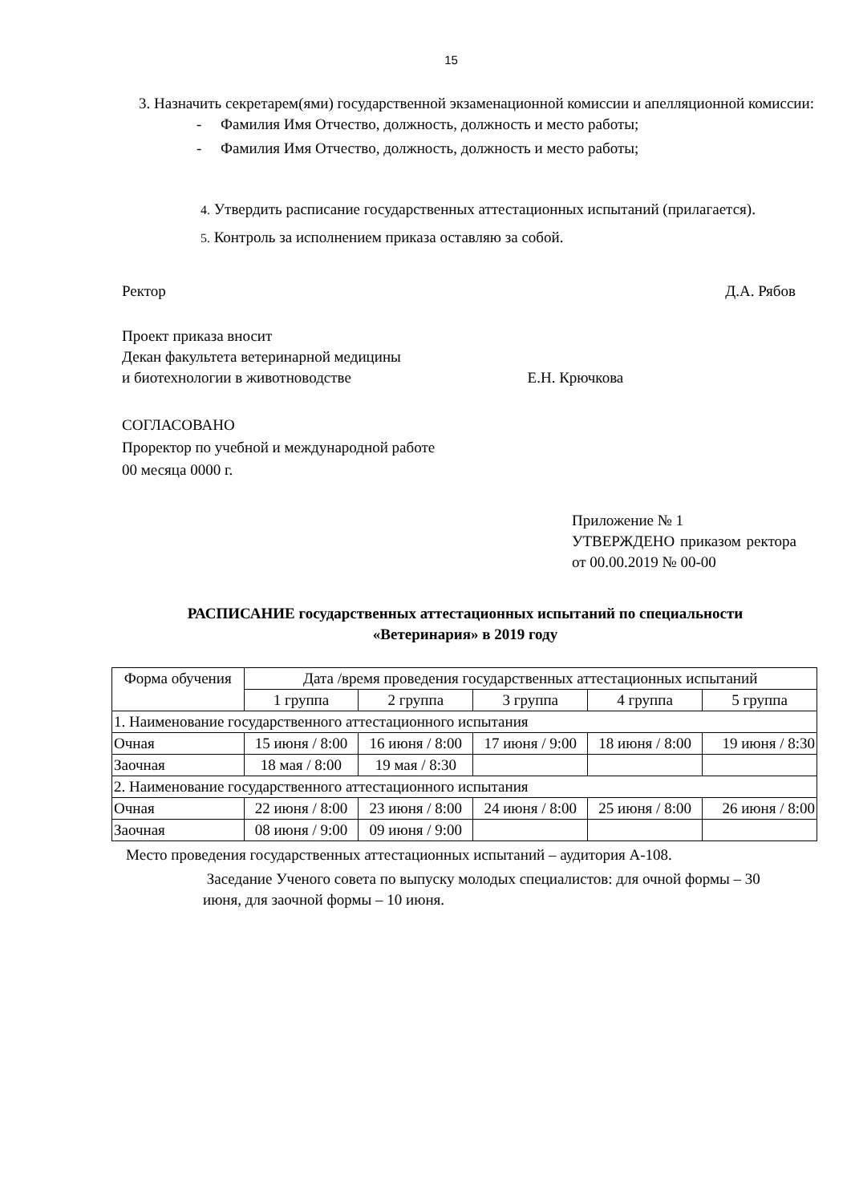15
3. Назначить секретарем(ями) государственной экзаменационной комиссии и апелляционной комиссии:
- Фамилия Имя Отчество, должность, должность и место работы;
- Фамилия Имя Отчество, должность, должность и место работы;
4. Утвердить расписание государственных аттестационных испытаний (прилагается).
5. Контроль за исполнением приказа оставляю за собой.
Ректор Д.А. Рябов
Проект приказа вносит
Декан факультета ветеринарной медицины
и биотехнологии в животноводстве Е.Н. Крючкова
СОГЛАСОВАНО
Проректор по учебной и международной работе
00 месяца 0000 г.
Приложение № 1
УТВЕРЖДЕНО приказом ректора от 00.00.2019 № 00-00
РАСПИСАНИЕ государственных аттестационных испытаний по специальности
«Ветеринария» в 2019 году
| Форма обучения | Дата /время проведения государственных аттестационных испытаний | | | | |
| --- | --- | --- | --- | --- | --- |
| | 1 группа | 2 группа | 3 группа | 4 группа | 5 группа |
| 1. Наименование государственного аттестационного испытания | | | | | |
| Очная | 15 июня / 8:00 | 16 июня / 8:00 | 17 июня / 9:00 | 18 июня / 8:00 | 19 июня / 8:30 |
| Заочная | 18 мая / 8:00 | 19 мая / 8:30 | | | |
| 2. Наименование государственного аттестационного испытания | | | | | |
| Очная | 22 июня / 8:00 | 23 июня / 8:00 | 24 июня / 8:00 | 25 июня / 8:00 | 26 июня / 8:00 |
| Заочная | 08 июня / 9:00 | 09 июня / 9:00 | | | |
Место проведения государственных аттестационных испытаний – аудитория А-108.
Заседание Ученого совета по выпуску молодых специалистов: для очной формы – 30 июня, для заочной формы – 10 июня.